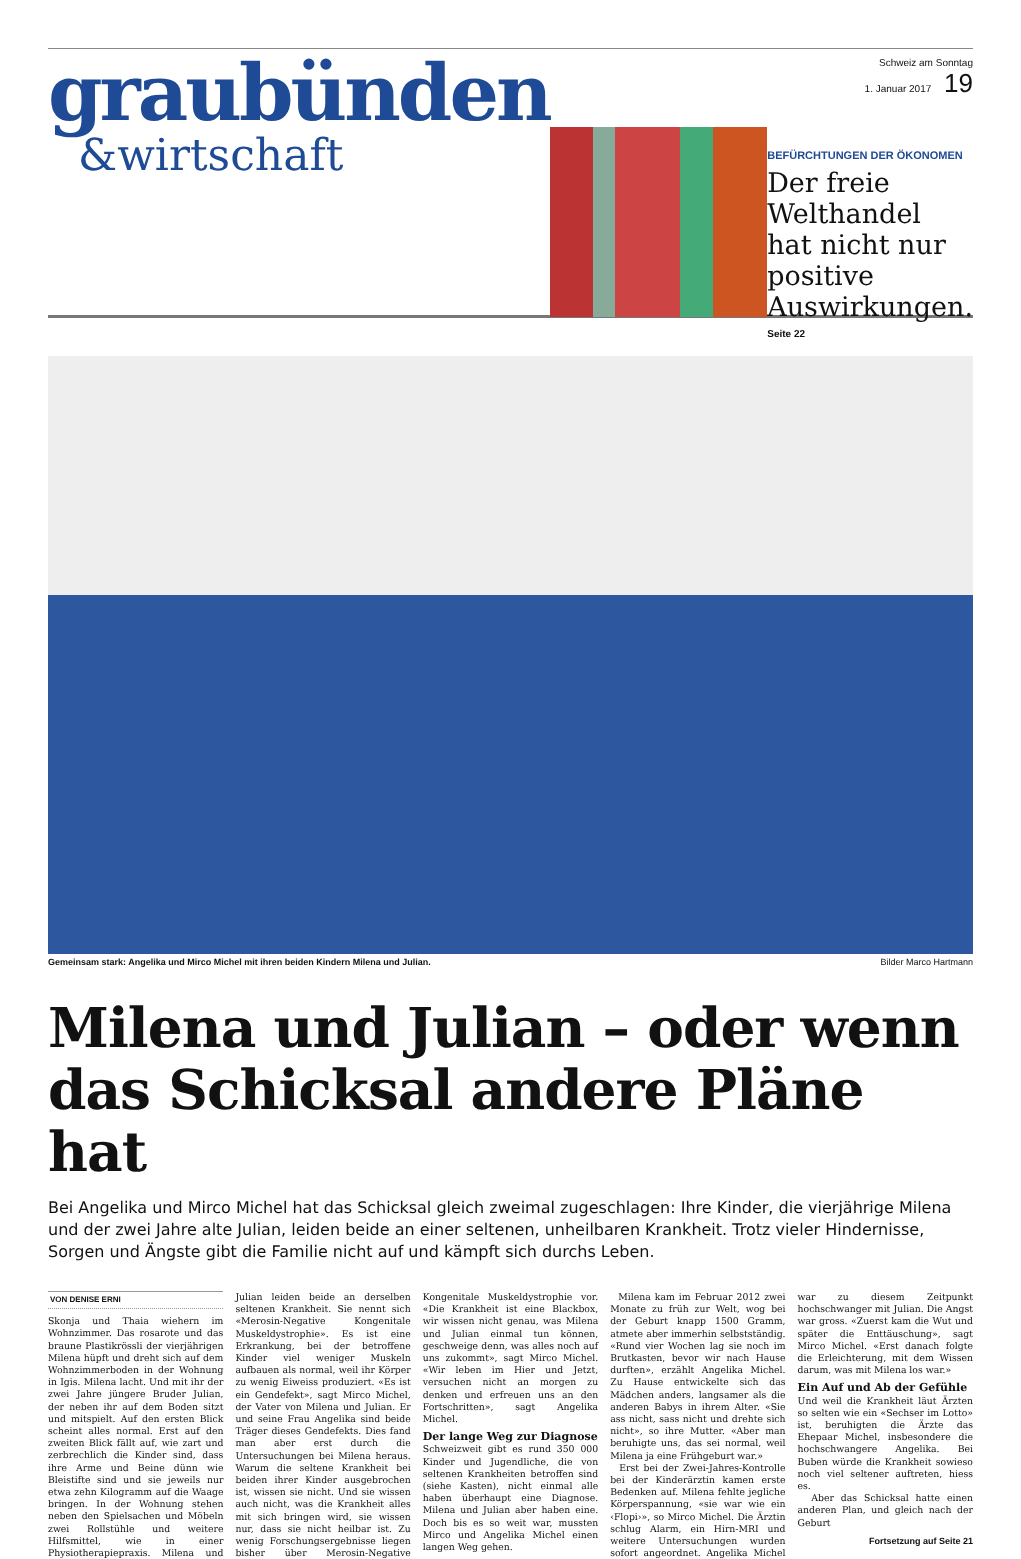graubünden
&wirtschaft
Schweiz am Sonntag
1. Januar 2017 19
BEFÜRCHTUNGEN DER ÖKONOMEN
Der freie Welthandel hat nicht nur positive Auswirkungen.
Seite 22
Gemeinsam stark: Angelika und Mirco Michel mit ihren beiden Kindern Milena und Julian. Bilder Marco Hartmann
Milena und Julian – oder wenn das Schicksal andere Pläne hat
Bei Angelika und Mirco Michel hat das Schicksal gleich zweimal zugeschlagen: Ihre Kinder, die vierjährige Milena und der zwei Jahre alte Julian, leiden beide an einer seltenen, unheilbaren Krankheit. Trotz vieler Hindernisse, Sorgen und Ängste gibt die Familie nicht auf und kämpft sich durchs Leben.
VON DENISE ERNI
Skonja und Thaia wiehern im Wohnzimmer. Das rosarote und das braune Plastikrössli der vierjährigen Milena hüpft und dreht sich auf dem Wohnzimmerboden in der Wohnung in Igis. Milena lacht. Und mit ihr der zwei Jahre jüngere Bruder Julian, der neben ihr auf dem Boden sitzt und mitspielt. Auf den ersten Blick scheint alles normal. Erst auf den zweiten Blick fällt auf, wie zart und zerbrechlich die Kinder sind, dass ihre Arme und Beine dünn wie Bleistifte sind und sie jeweils nur etwa zehn Kilogramm auf die Waage bringen. In der Wohnung stehen neben den Spielsachen und Möbeln zwei Rollstühle und weitere Hilfsmittel, wie in einer Physiotherapiepraxis. Milena und Julian leiden beide an derselben seltenen Krankheit. Sie nennt sich «Merosin-Negative Kongenitale Muskeldystrophie». Es ist eine Erkrankung, bei der betroffene Kinder viel weniger Muskeln aufbauen als normal, weil ihr Körper zu wenig Eiweiss produziert. «Es ist ein Gendefekt», sagt Mirco Michel, der Vater von Milena und Julian. Er und seine Frau Angelika sind beide Träger dieses Gendefekts. Dies fand man aber erst durch die Untersuchungen bei Milena heraus. Warum die seltene Krankheit bei beiden ihrer Kinder ausgebrochen ist, wissen sie nicht. Und sie wissen auch nicht, was die Krankheit alles mit sich bringen wird, sie wissen nur, dass sie nicht heilbar ist. Zu wenig Forschungsergebnisse liegen bisher über Merosin-Negative Kongenitale Muskeldystrophie vor. «Die Krankheit ist eine Blackbox, wir wissen nicht genau, was Milena und Julian einmal tun können, geschweige denn, was alles noch auf uns zukommt», sagt Mirco Michel. «Wir leben im Hier und Jetzt, versuchen nicht an morgen zu denken und erfreuen uns an den Fortschritten», sagt Angelika Michel.
Der lange Weg zur Diagnose
Schweizweit gibt es rund 350 000 Kinder und Jugendliche, die von seltenen Krankheiten betroffen sind (siehe Kasten), nicht einmal alle haben überhaupt eine Diagnose. Milena und Julian aber haben eine. Doch bis es so weit war, mussten Mirco und Angelika Michel einen langen Weg gehen.
Milena kam im Februar 2012 zwei Monate zu früh zur Welt, wog bei der Geburt knapp 1500 Gramm, atmete aber immerhin selbstständig. «Rund vier Wochen lag sie noch im Brutkasten, bevor wir nach Hause durften», erzählt Angelika Michel. Zu Hause entwickelte sich das Mädchen anders, langsamer als die anderen Babys in ihrem Alter. «Sie ass nicht, sass nicht und drehte sich nicht», so ihre Mutter. «Aber man beruhigte uns, das sei normal, weil Milena ja eine Frühgeburt war.»
Erst bei der Zwei-Jahres-Kontrolle bei der Kinderärztin kamen erste Bedenken auf. Milena fehlte jegliche Körperspannung, «sie war wie ein ‹Flopi›», so Mirco Michel. Die Ärztin schlug Alarm, ein Hirn-MRI und weitere Untersuchungen wurden sofort angeordnet. Angelika Michel war zu diesem Zeitpunkt hochschwanger mit Julian. Die Angst war gross. «Zuerst kam die Wut und später die Enttäuschung», sagt Mirco Michel. «Erst danach folgte die Erleichterung, mit dem Wissen darum, was mit Milena los war.»
Ein Auf und Ab der Gefühle
Und weil die Krankheit läut Ärzten so selten wie ein «Sechser im Lotto» ist, beruhigten die Ärzte das Ehepaar Michel, insbesondere die hochschwangere Angelika. Bei Buben würde die Krankheit sowieso noch viel seltener auftreten, hiess es.
Aber das Schicksal hatte einen anderen Plan, und gleich nach der Geburt
Fortsetzung auf Seite 21